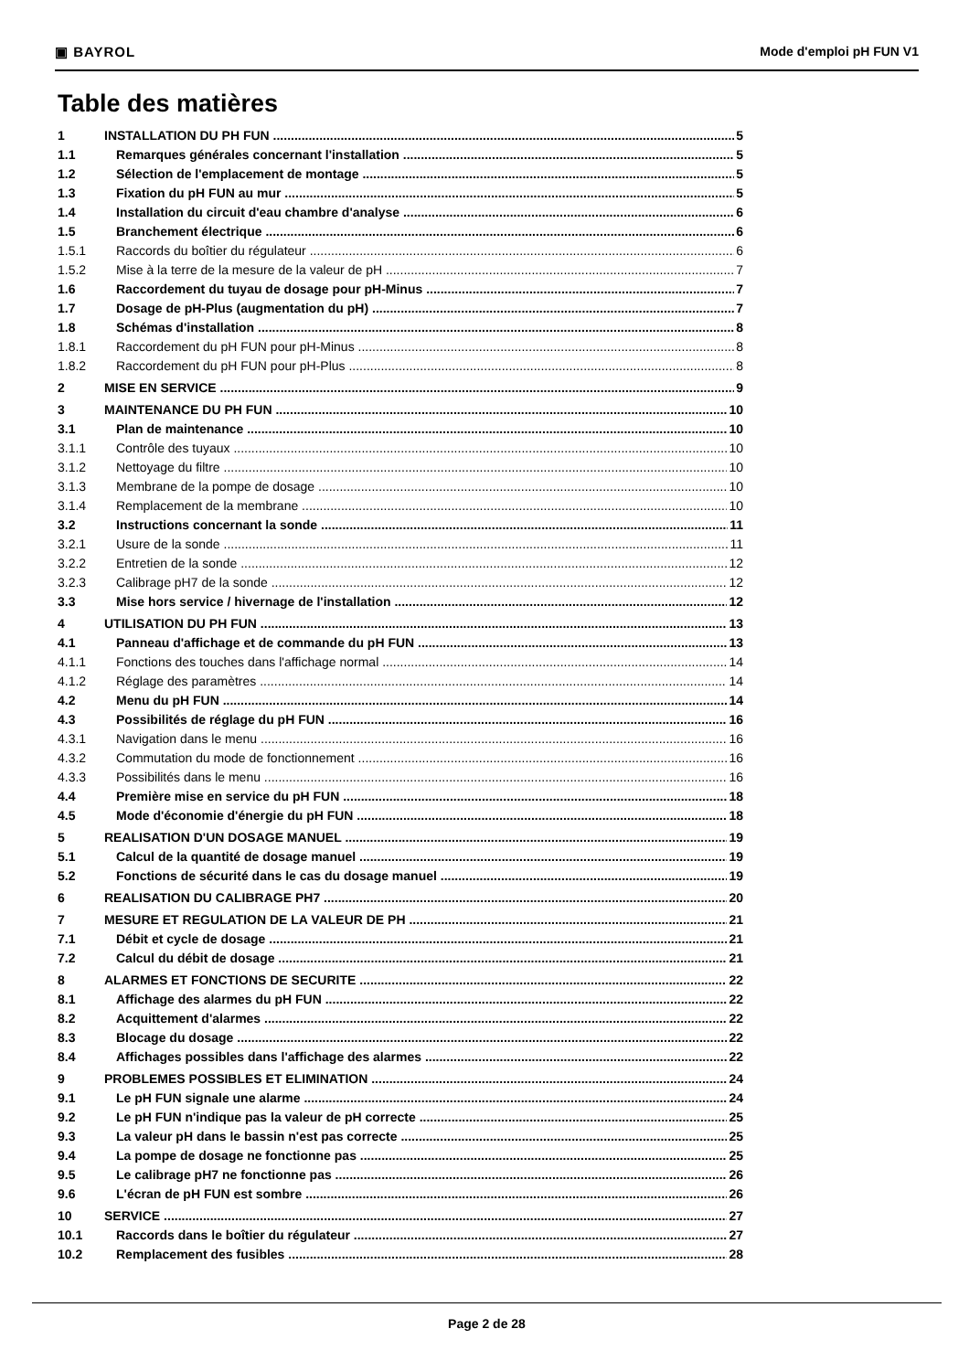▣ BAYROL Mode d'emploi pH FUN V1
Table des matières
1 INSTALLATION DU PH FUN 5
1.1 Remarques générales concernant l'installation 5
1.2 Sélection de l'emplacement de montage 5
1.3 Fixation du pH FUN au mur 5
1.4 Installation du circuit d'eau chambre d'analyse 6
1.5 Branchement électrique 6
1.5.1 Raccords du boîtier du régulateur 6
1.5.2 Mise à la terre de la mesure de la valeur de pH 7
1.6 Raccordement du tuyau de dosage pour pH-Minus 7
1.7 Dosage de pH-Plus (augmentation du pH) 7
1.8 Schémas d'installation 8
1.8.1 Raccordement du pH FUN pour pH-Minus 8
1.8.2 Raccordement du pH FUN pour pH-Plus 8
2 MISE EN SERVICE 9
3 MAINTENANCE DU PH FUN 10
3.1 Plan de maintenance 10
3.1.1 Contrôle des tuyaux 10
3.1.2 Nettoyage du filtre 10
3.1.3 Membrane de la pompe de dosage 10
3.1.4 Remplacement de la membrane 10
3.2 Instructions concernant la sonde 11
3.2.1 Usure de la sonde 11
3.2.2 Entretien de la sonde 12
3.2.3 Calibrage pH7 de la sonde 12
3.3 Mise hors service / hivernage de l'installation 12
4 UTILISATION DU PH FUN 13
4.1 Panneau d'affichage et de commande du pH FUN 13
4.1.1 Fonctions des touches dans l'affichage normal 14
4.1.2 Réglage des paramètres 14
4.2 Menu du pH FUN 14
4.3 Possibilités de réglage du pH FUN 16
4.3.1 Navigation dans le menu 16
4.3.2 Commutation du mode de fonctionnement 16
4.3.3 Possibilités dans le menu 16
4.4 Première mise en service du pH FUN 18
4.5 Mode d'économie d'énergie du pH FUN 18
5 REALISATION D'UN DOSAGE MANUEL 19
5.1 Calcul de la quantité de dosage manuel 19
5.2 Fonctions de sécurité dans le cas du dosage manuel 19
6 REALISATION DU CALIBRAGE PH7 20
7 MESURE ET REGULATION DE LA VALEUR DE PH 21
7.1 Débit et cycle de dosage 21
7.2 Calcul du débit de dosage 21
8 ALARMES ET FONCTIONS DE SECURITE 22
8.1 Affichage des alarmes du pH FUN 22
8.2 Acquittement d'alarmes 22
8.3 Blocage du dosage 22
8.4 Affichages possibles dans l'affichage des alarmes 22
9 PROBLEMES POSSIBLES ET ELIMINATION 24
9.1 Le pH FUN signale une alarme 24
9.2 Le pH FUN n'indique pas la valeur de pH correcte 25
9.3 La valeur pH dans le bassin n'est pas correcte 25
9.4 La pompe de dosage ne fonctionne pas 25
9.5 Le calibrage pH7 ne fonctionne pas 26
9.6 L'écran de pH FUN est sombre 26
10 SERVICE 27
10.1 Raccords dans le boîtier du régulateur 27
10.2 Remplacement des fusibles 28
Page 2 de 28